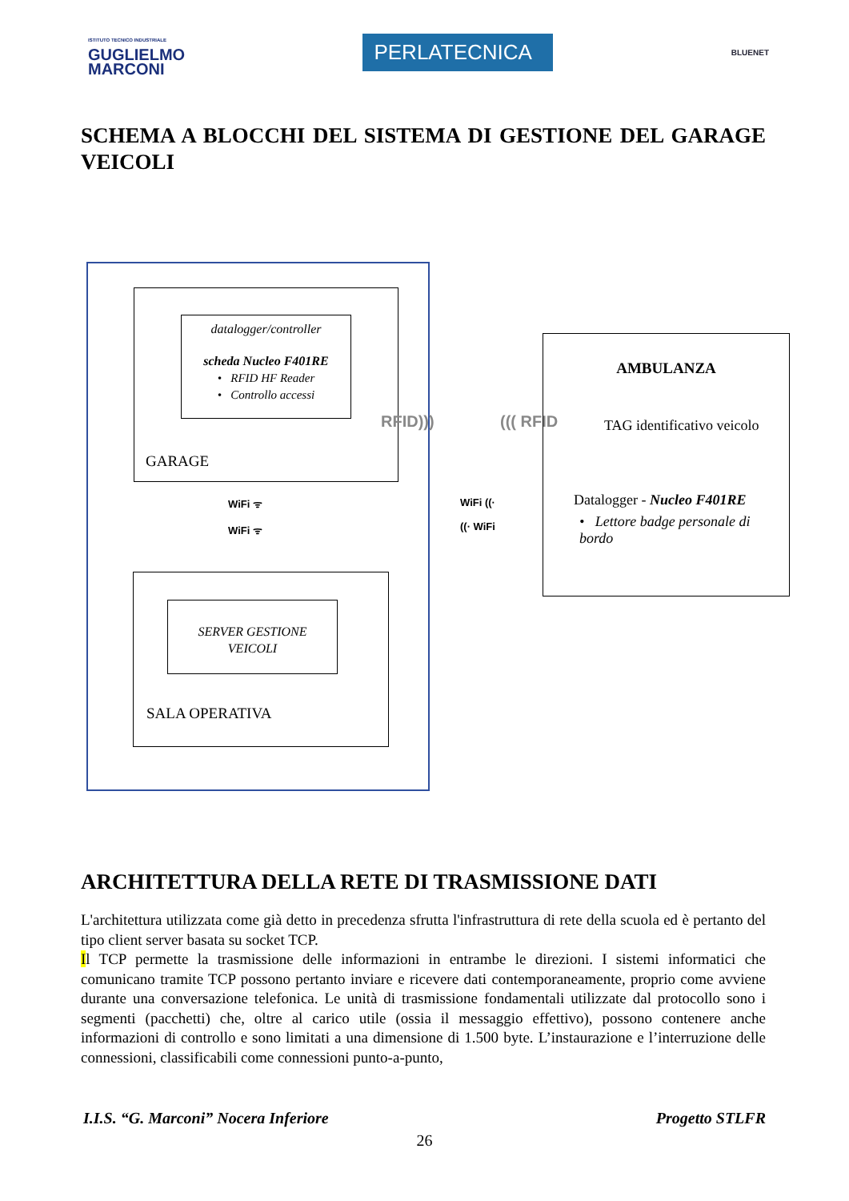ISTITUTO TECNICO INDUSTRIALE
GUGLIELMO
MARCONI
PERLATECNICA
BLUENET
SCHEMA A BLOCCHI DEL SISTEMA DI GESTIONE DEL GARAGE VEICOLI
datalogger/controller
scheda Nucleo F401RE
• RFID HF Reader
• Controllo accessi
GARAGE
RFID))) ((( RFID
WiFi ᯤ
WiFi ᯤ
WiFi ((·
((· WiFi
AMBULANZA
TAG identificativo veicolo
Datalogger - Nucleo F401RE
• Lettore badge personale di bordo
SERVER GESTIONE
VEICOLI
SALA OPERATIVA
ARCHITETTURA DELLA RETE DI TRASMISSIONE DATI
L'architettura utilizzata come già detto in precedenza sfrutta l'infrastruttura di rete della scuola ed è pertanto del tipo client server basata su socket TCP.
Il TCP permette la trasmissione delle informazioni in entrambe le direzioni. I sistemi informatici che comunicano tramite TCP possono pertanto inviare e ricevere dati contemporaneamente, proprio come avviene durante una conversazione telefonica. Le unità di trasmissione fondamentali utilizzate dal protocollo sono i segmenti (pacchetti) che, oltre al carico utile (ossia il messaggio effettivo), possono contenere anche informazioni di controllo e sono limitati a una dimensione di 1.500 byte. L’instaurazione e l’interruzione delle connessioni, classificabili come connessioni punto-a-punto,
I.I.S. “G. Marconi” Nocera Inferiore Progetto STLFR
26